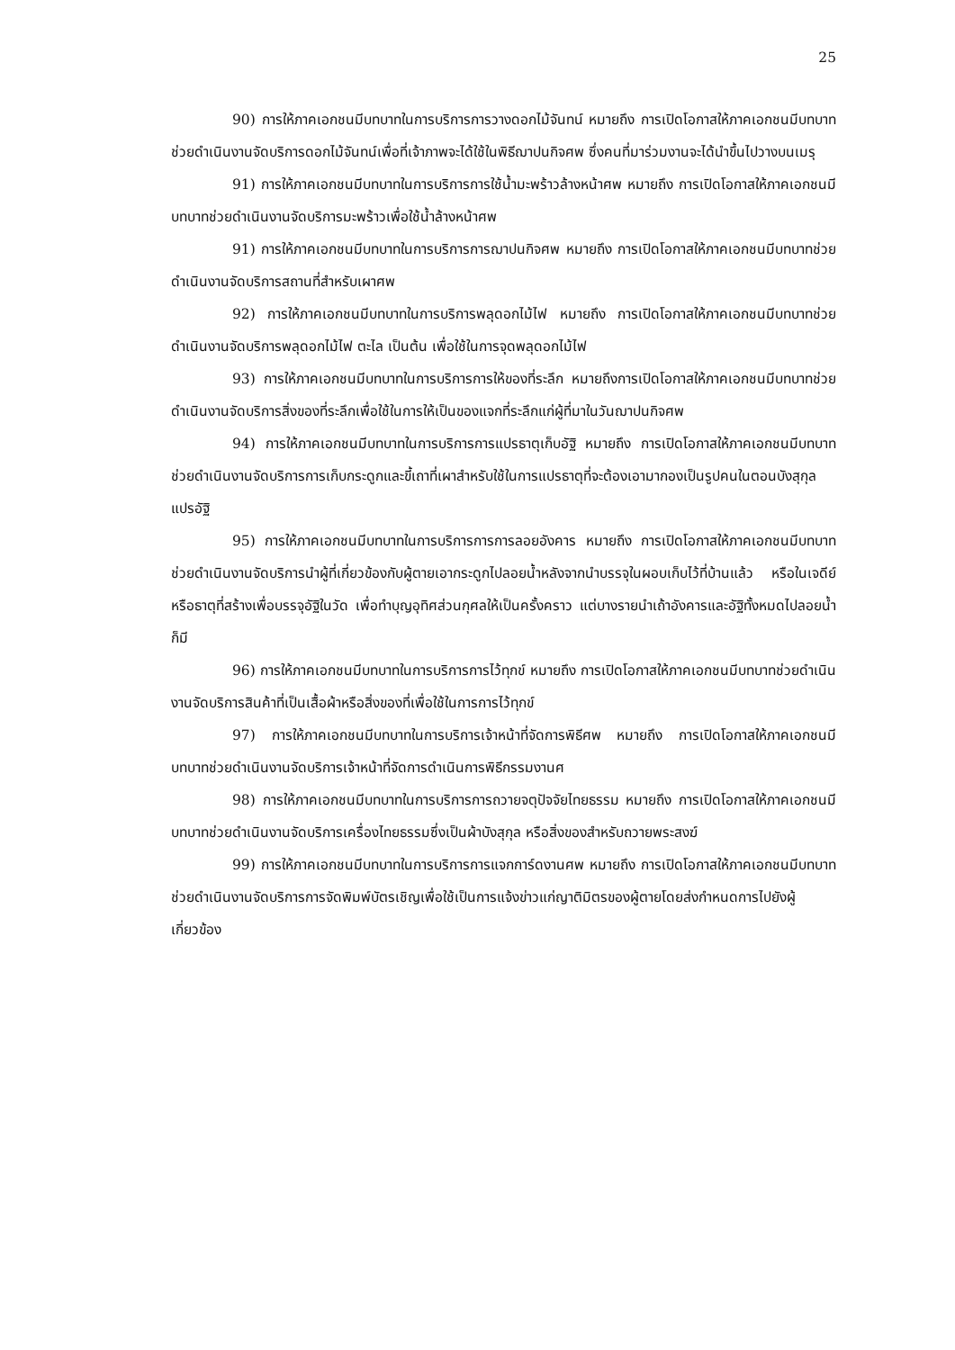25
90) การให้ภาคเอกชนมีบทบาทในการบริการการวางดอกไม้จันทน์ หมายถึง การเปิดโอกาสให้ภาคเอกชนมีบทบาทช่วยดำเนินงานจัดบริการดอกไม้จันทน์เพื่อที่เจ้าภาพจะได้ใช้ในพิธีฌาปนกิจศพ ซึ่งคนที่มาร่วมงานจะได้นำขึ้นไปวางบนเมรุ
91) การให้ภาคเอกชนมีบทบาทในการบริการการใช้น้ำมะพร้าวล้างหน้าศพ หมายถึง การเปิดโอกาสให้ภาคเอกชนมีบทบาทช่วยดำเนินงานจัดบริการมะพร้าวเพื่อใช้น้ำล้างหน้าศพ
91) การให้ภาคเอกชนมีบทบาทในการบริการการฌาปนกิจศพ หมายถึง การเปิดโอกาสให้ภาคเอกชนมีบทบาทช่วยดำเนินงานจัดบริการสถานที่สำหรับเผาศพ
92) การให้ภาคเอกชนมีบทบาทในการบริการพลุดอกไม้ไฟ หมายถึง การเปิดโอกาสให้ภาคเอกชนมีบทบาทช่วยดำเนินงานจัดบริการพลุดอกไม้ไฟ ตะไล เป็นต้น เพื่อใช้ในการจุดพลุดอกไม้ไฟ
93) การให้ภาคเอกชนมีบทบาทในการบริการการให้ของที่ระลึก หมายถึงการเปิดโอกาสให้ภาคเอกชนมีบทบาทช่วยดำเนินงานจัดบริการสิ่งของที่ระลึกเพื่อใช้ในการให้เป็นของแจกที่ระลึกแก่ผู้ที่มาในวันฌาปนกิจศพ
94) การให้ภาคเอกชนมีบทบาทในการบริการการแปรธาตุเก็บอัฐิ หมายถึง การเปิดโอกาสให้ภาคเอกชนมีบทบาทช่วยดำเนินงานจัดบริการการเก็บกระดูกและขี้เถาที่เผาสำหรับใช้ในการแปรธาตุที่จะต้องเอามากองเป็นรูปคนในตอนบังสุกุลแปรอัฐิ
95) การให้ภาคเอกชนมีบทบาทในการบริการการการลอยอังคาร หมายถึง การเปิดโอกาสให้ภาคเอกชนมีบทบาทช่วยดำเนินงานจัดบริการนำผู้ที่เกี่ยวข้องกับผู้ตายเอากระดูกไปลอยน้ำหลังจากนำบรรจุในผอบเก็บไว้ที่บ้านแล้ว หรือในเจดีย์หรือธาตุที่สร้างเพื่อบรรจุอัฐิในวัด เพื่อทำบุญอุทิศส่วนกุศลให้เป็นครั้งคราว แต่บางรายนำเถ้าอังคารและอัฐิทั้งหมดไปลอยน้ำก็มี
96) การให้ภาคเอกชนมีบทบาทในการบริการการไว้ทุกข์ หมายถึง การเปิดโอกาสให้ภาคเอกชนมีบทบาทช่วยดำเนินงานจัดบริการสินค้าที่เป็นเสื้อผ้าหรือสิ่งของที่เพื่อใช้ในการการไว้ทุกข์
97) การให้ภาคเอกชนมีบทบาทในการบริการเจ้าหน้าที่จัดการพิธีศพ หมายถึง การเปิดโอกาสให้ภาคเอกชนมีบทบาทช่วยดำเนินงานจัดบริการเจ้าหน้าที่จัดการดำเนินการพิธีกรรมงานศ
98) การให้ภาคเอกชนมีบทบาทในการบริการการถวายจตุปัจจัยไทยธรรม หมายถึง การเปิดโอกาสให้ภาคเอกชนมีบทบาทช่วยดำเนินงานจัดบริการเครื่องไทยธรรมซึ่งเป็นผ้าบังสุกุล หรือสิ่งของสำหรับถวายพระสงฆ์
99) การให้ภาคเอกชนมีบทบาทในการบริการการแจกการ์ดงานศพ หมายถึง การเปิดโอกาสให้ภาคเอกชนมีบทบาทช่วยดำเนินงานจัดบริการการจัดพิมพ์บัตรเชิญเพื่อใช้เป็นการแจ้งข่าวแก่ญาติมิตรของผู้ตายโดยส่งกำหนดการไปยังผู้เกี่ยวข้อง